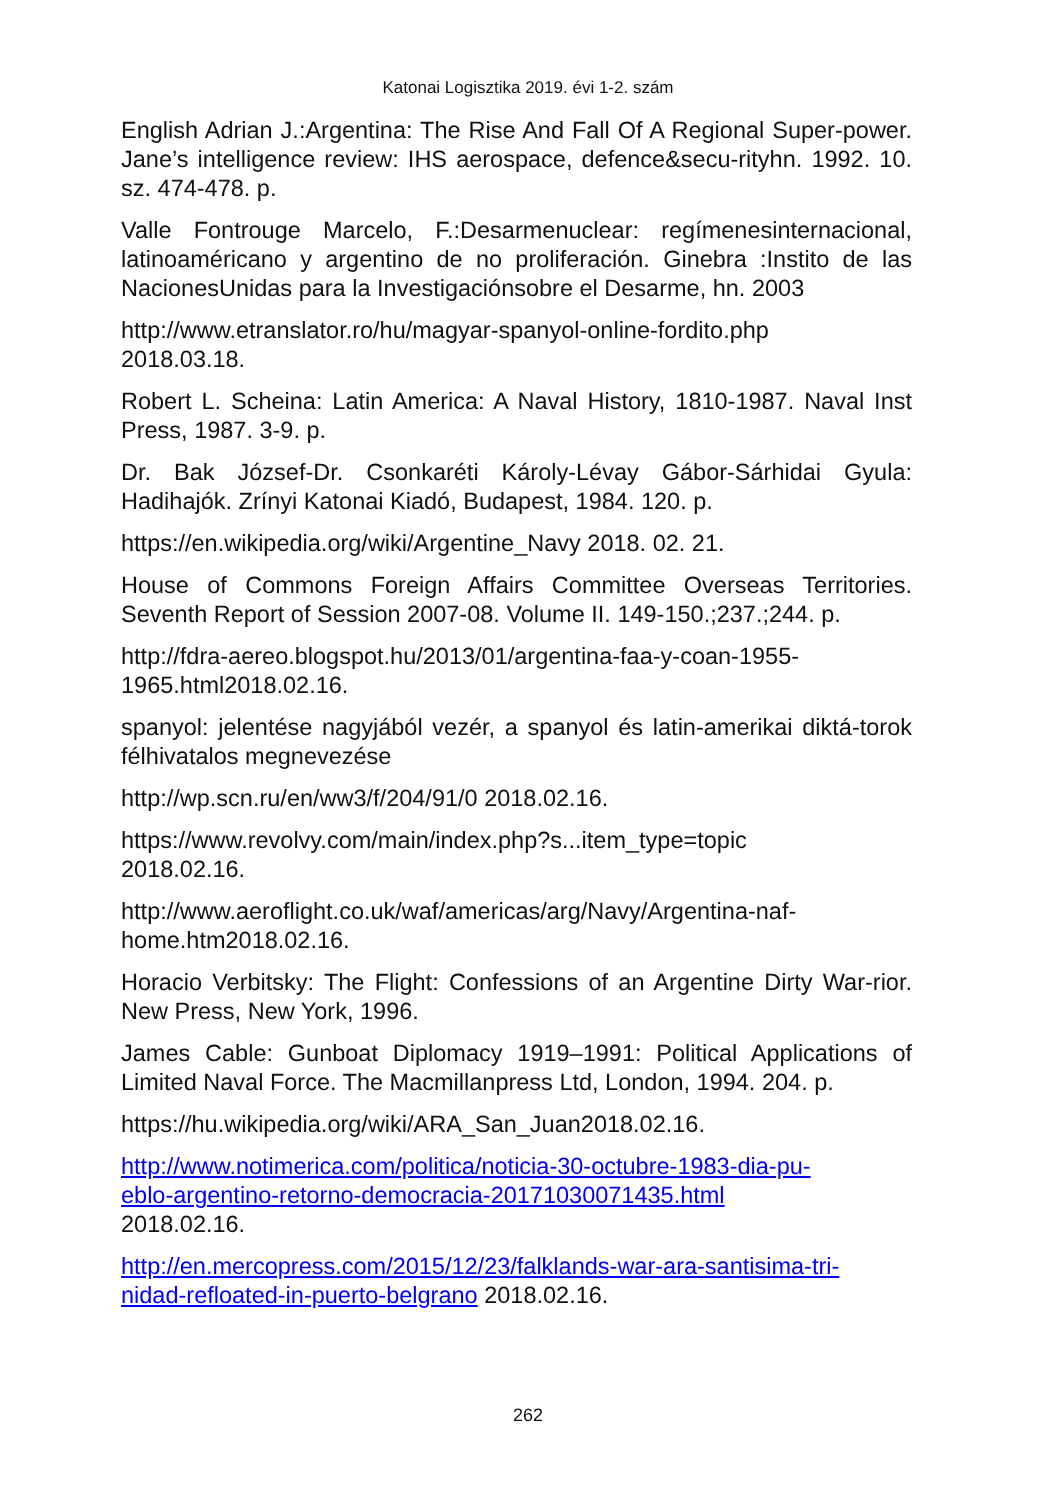Katonai Logisztika 2019. évi 1-2. szám
English Adrian J.:Argentina: The Rise And Fall Of A Regional Super-power. Jane’s intelligence review: IHS aerospace, defence&secu-rityhn. 1992. 10. sz. 474-478. p.
Valle Fontrouge Marcelo, F.:Desarmenuclear: regímenesinternacional, latinoaméricano y argentino de no proliferación. Ginebra :Instito de las NacionesUnidas para la Investigaciónsobre el Desarme, hn. 2003
http://www.etranslator.ro/hu/magyar-spanyol-online-fordito.php
2018.03.18.
Robert L. Scheina: Latin America: A Naval History, 1810-1987. Naval Inst Press, 1987. 3-9. p.
Dr. Bak József-Dr. Csonkaréti Károly-Lévay Gábor-Sárhidai Gyula: Hadihajók. Zrínyi Katonai Kiadó, Budapest, 1984. 120. p.
https://en.wikipedia.org/wiki/Argentine_Navy 2018. 02. 21.
House of Commons Foreign Affairs Committee Overseas Territories. Seventh Report of Session 2007-08. Volume II. 149-150.;237.;244. p.
http://fdra-aereo.blogspot.hu/2013/01/argentina-faa-y-coan-1955-
1965.html2018.02.16.
spanyol: jelentése nagyjából vezér, a spanyol és latin-amerikai diktá-torok félhivatalos megnevezése
http://wp.scn.ru/en/ww3/f/204/91/0 2018.02.16.
https://www.revolvy.com/main/index.php?s...item_type=topic
2018.02.16.
http://www.aeroflight.co.uk/waf/americas/arg/Navy/Argentina-naf-
home.htm2018.02.16.
Horacio Verbitsky: The Flight: Confessions of an Argentine Dirty War-rior. New Press, New York, 1996.
James Cable: Gunboat Diplomacy 1919–1991: Political Applications of Limited Naval Force. The Macmillanpress Ltd, London, 1994. 204. p.
https://hu.wikipedia.org/wiki/ARA_San_Juan2018.02.16.
http://www.notimerica.com/politica/noticia-30-octubre-1983-dia-pu-
eblo-argentino-retorno-democracia-20171030071435.html
2018.02.16.
http://en.mercopress.com/2015/12/23/falklands-war-ara-santisima-tri-
nidad-refloated-in-puerto-belgrano 2018.02.16.
262